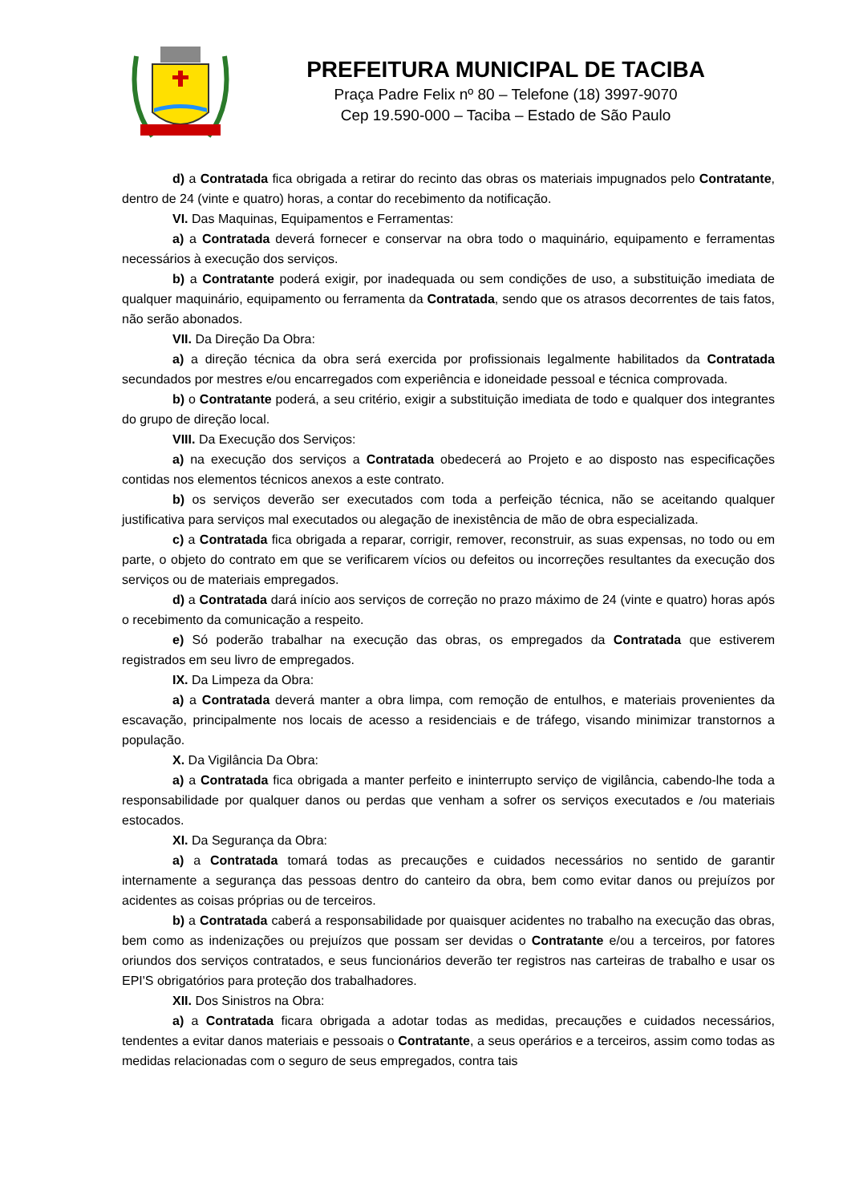PREFEITURA MUNICIPAL DE TACIBA
Praça Padre Felix nº 80 – Telefone (18) 3997-9070
Cep 19.590-000 – Taciba – Estado de São Paulo
d) a Contratada fica obrigada a retirar do recinto das obras os materiais impugnados pelo Contratante, dentro de 24 (vinte e quatro) horas, a contar do recebimento da notificação.
VI. Das Maquinas, Equipamentos e Ferramentas:
a) a Contratada deverá fornecer e conservar na obra todo o maquinário, equipamento e ferramentas necessários à execução dos serviços.
b) a Contratante poderá exigir, por inadequada ou sem condições de uso, a substituição imediata de qualquer maquinário, equipamento ou ferramenta da Contratada, sendo que os atrasos decorrentes de tais fatos, não serão abonados.
VII. Da Direção Da Obra:
a) a direção técnica da obra será exercida por profissionais legalmente habilitados da Contratada secundados por mestres e/ou encarregados com experiência e idoneidade pessoal e técnica comprovada.
b) o Contratante poderá, a seu critério, exigir a substituição imediata de todo e qualquer dos integrantes do grupo de direção local.
VIII. Da Execução dos Serviços:
a) na execução dos serviços a Contratada obedecerá ao Projeto e ao disposto nas especificações contidas nos elementos técnicos anexos a este contrato.
b) os serviços deverão ser executados com toda a perfeição técnica, não se aceitando qualquer justificativa para serviços mal executados ou alegação de inexistência de mão de obra especializada.
c) a Contratada fica obrigada a reparar, corrigir, remover, reconstruir, as suas expensas, no todo ou em parte, o objeto do contrato em que se verificarem vícios ou defeitos ou incorreções resultantes da execução dos serviços ou de materiais empregados.
d) a Contratada dará início aos serviços de correção no prazo máximo de 24 (vinte e quatro) horas após o recebimento da comunicação a respeito.
e) Só poderão trabalhar na execução das obras, os empregados da Contratada que estiverem registrados em seu livro de empregados.
IX. Da Limpeza da Obra:
a) a Contratada deverá manter a obra limpa, com remoção de entulhos, e materiais provenientes da escavação, principalmente nos locais de acesso a residenciais e de tráfego, visando minimizar transtornos a população.
X. Da Vigilância Da Obra:
a) a Contratada fica obrigada a manter perfeito e ininterrupto serviço de vigilância, cabendo-lhe toda a responsabilidade por qualquer danos ou perdas que venham a sofrer os serviços executados e /ou materiais estocados.
XI. Da Segurança da Obra:
a) a Contratada tomará todas as precauções e cuidados necessários no sentido de garantir internamente a segurança das pessoas dentro do canteiro da obra, bem como evitar danos ou prejuízos por acidentes as coisas próprias ou de terceiros.
b) a Contratada caberá a responsabilidade por quaisquer acidentes no trabalho na execução das obras, bem como as indenizações ou prejuízos que possam ser devidas o Contratante e/ou a terceiros, por fatores oriundos dos serviços contratados, e seus funcionários deverão ter registros nas carteiras de trabalho e usar os EPI'S obrigatórios para proteção dos trabalhadores.
XII. Dos Sinistros na Obra:
a) a Contratada ficara obrigada a adotar todas as medidas, precauções e cuidados necessários, tendentes a evitar danos materiais e pessoais o Contratante, a seus operários e a terceiros, assim como todas as medidas relacionadas com o seguro de seus empregados, contra tais